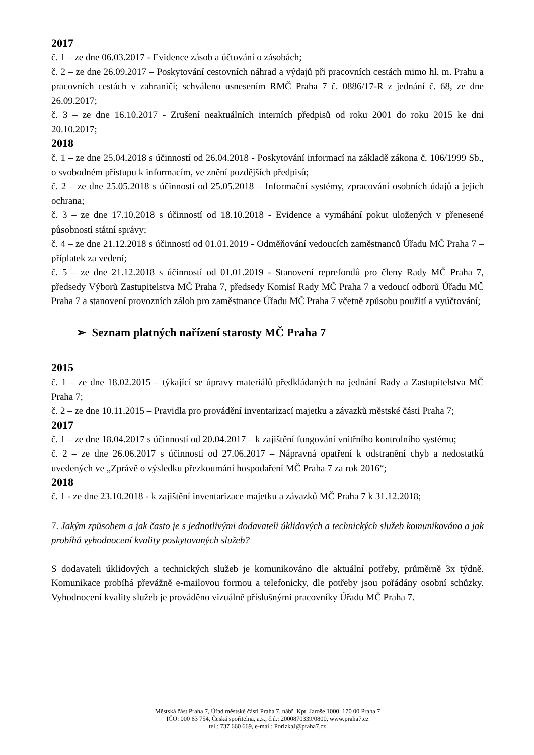2017
č. 1 – ze dne 06.03.2017 - Evidence zásob a účtování o zásobách;
č. 2 – ze dne 26.09.2017 – Poskytování cestovních náhrad a výdajů při pracovních cestách mimo hl. m. Prahu a pracovních cestách v zahraničí; schváleno usnesením RMČ Praha 7 č. 0886/17-R z jednání č. 68, ze dne 26.09.2017;
č. 3 – ze dne 16.10.2017 - Zrušení neaktuálních interních předpisů od roku 2001 do roku 2015 ke dni 20.10.2017;
2018
č. 1 – ze dne 25.04.2018 s účinností od 26.04.2018 - Poskytování informací na základě zákona č. 106/1999 Sb., o svobodném přístupu k informacím, ve znění pozdějších předpisů;
č. 2 – ze dne 25.05.2018 s účinností od 25.05.2018 – Informační systémy, zpracování osobních údajů a jejich ochrana;
č. 3 – ze dne 17.10.2018 s účinností od 18.10.2018 - Evidence a vymáhání pokut uložených v přenesené působnosti státní správy;
č. 4 – ze dne 21.12.2018 s účinností od 01.01.2019 - Odměňování vedoucích zaměstnanců Úřadu MČ Praha 7 – příplatek za vedení;
č. 5 – ze dne 21.12.2018 s účinností od 01.01.2019 - Stanovení reprefondů pro členy Rady MČ Praha 7, předsedy Výborů Zastupitelstva MČ Praha 7, předsedy Komisí Rady MČ Praha 7 a vedoucí odborů Úřadu MČ Praha 7 a stanovení provozních záloh pro zaměstnance Úřadu MČ Praha 7 včetně způsobu použití a vyúčtování;
➢ Seznam platných nařízení starosty MČ Praha 7
2015
č. 1 – ze dne 18.02.2015 – týkající se úpravy materiálů předkládaných na jednání Rady a Zastupitelstva MČ Praha 7;
č. 2 – ze dne 10.11.2015 – Pravidla pro provádění inventarizací majetku a závazků městské části Praha 7;
2017
č. 1 – ze dne 18.04.2017 s účinností od 20.04.2017 – k zajištění fungování vnitřního kontrolního systému;
č. 2 – ze dne 26.06.2017 s účinností od 27.06.2017 – Nápravná opatření k odstranění chyb a nedostatků uvedených ve „Zprávě o výsledku přezkoumání hospodaření MČ Praha 7 za rok 2016“;
2018
č. 1 - ze dne 23.10.2018 - k zajištění inventarizace majetku a závazků MČ Praha 7 k 31.12.2018;
7. Jakým způsobem a jak často je s jednotlivými dodavateli úklidových a technických služeb komunikováno a jak probíhá vyhodnocení kvality poskytovaných služeb?
S dodavateli úklidových a technických služeb je komunikováno dle aktuální potřeby, průměrně 3x týdně. Komunikace probíhá převážně e-mailovou formou a telefonicky, dle potřeby jsou pořádány osobní schůzky. Vyhodnocení kvality služeb je prováděno vizuálně příslušnými pracovníky Úřadu MČ Praha 7.
Městská část Praha 7, Úřad městské části Praha 7, nábř. Kpt. Jaroše 1000, 170 00 Praha 7
IČO: 000 63 754, Česká spořitelna, a.s., č.ú.: 2000870339/0800, www.praha7.cz
tel.: 737 660 669, e-mail: PorizkaJ@praha7.cz